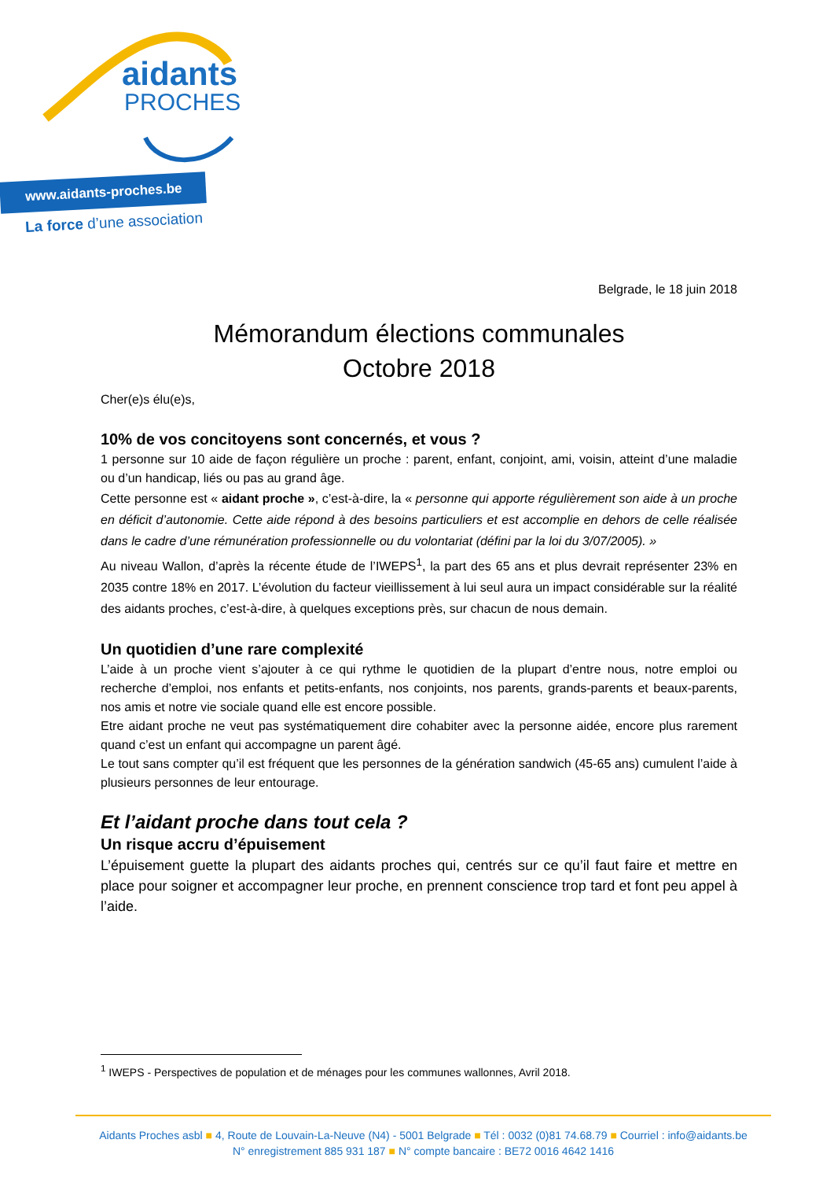aidants
PROCHES
www.aidants-proches.be
La force d’une association
Belgrade, le 18 juin 2018
Mémorandum élections communales
Octobre 2018
Cher(e)s élu(e)s,
10% de vos concitoyens sont concernés, et vous ?
1 personne sur 10 aide de façon régulière un proche : parent, enfant, conjoint, ami, voisin, atteint d’une maladie ou d’un handicap, liés ou pas au grand âge.
Cette personne est « aidant proche », c’est-à-dire, la « personne qui apporte régulièrement son aide à un proche en déficit d’autonomie. Cette aide répond à des besoins particuliers et est accomplie en dehors de celle réalisée dans le cadre d’une rémunération professionnelle ou du volontariat (défini par la loi du 3/07/2005). »
Au niveau Wallon, d’après la récente étude de l’IWEPS<sup>1</sup>, la part des 65 ans et plus devrait représenter 23% en 2035 contre 18% en 2017. L’évolution du facteur vieillissement à lui seul aura un impact considérable sur la réalité des aidants proches, c’est-à-dire, à quelques exceptions près, sur chacun de nous demain.
Un quotidien d’une rare complexité
L’aide à un proche vient s’ajouter à ce qui rythme le quotidien de la plupart d’entre nous, notre emploi ou recherche d’emploi, nos enfants et petits-enfants, nos conjoints, nos parents, grands-parents et beaux-parents, nos amis et notre vie sociale quand elle est encore possible.
Etre aidant proche ne veut pas systématiquement dire cohabiter avec la personne aidée, encore plus rarement quand c’est un enfant qui accompagne un parent âgé.
Le tout sans compter qu’il est fréquent que les personnes de la génération sandwich (45-65 ans) cumulent l’aide à plusieurs personnes de leur entourage.
Et l’aidant proche dans tout cela ?
Un risque accru d’épuisement
L’épuisement guette la plupart des aidants proches qui, centrés sur ce qu’il faut faire et mettre en place pour soigner et accompagner leur proche, en prennent conscience trop tard et font peu appel à l’aide.
<sup>1</sup> IWEPS - Perspectives de population et de ménages pour les communes wallonnes, Avril 2018.
Aidants Proches asbl ■ 4, Route de Louvain-La-Neuve (N4) - 5001 Belgrade ■ Tél : 0032 (0)81 74.68.79 ■ Courriel : info@aidants.be
N° enregistrement 885 931 187 ■ N° compte bancaire : BE72 0016 4642 1416